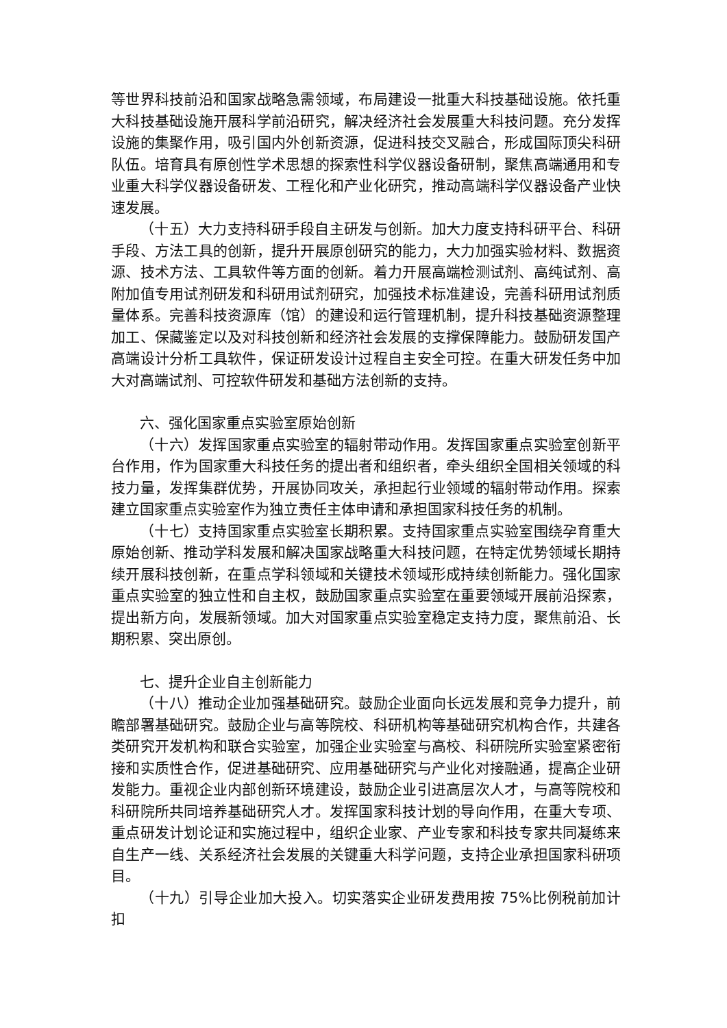等世界科技前沿和国家战略急需领域，布局建设一批重大科技基础设施。依托重大科技基础设施开展科学前沿研究，解决经济社会发展重大科技问题。充分发挥设施的集聚作用，吸引国内外创新资源，促进科技交叉融合，形成国际顶尖科研队伍。培育具有原创性学术思想的探索性科学仪器设备研制，聚焦高端通用和专业重大科学仪器设备研发、工程化和产业化研究，推动高端科学仪器设备产业快速发展。
（十五）大力支持科研手段自主研发与创新。加大力度支持科研平台、科研手段、方法工具的创新，提升开展原创研究的能力，大力加强实验材料、数据资源、技术方法、工具软件等方面的创新。着力开展高端检测试剂、高纯试剂、高附加值专用试剂研发和科研用试剂研究，加强技术标准建设，完善科研用试剂质量体系。完善科技资源库（馆）的建设和运行管理机制，提升科技基础资源整理加工、保藏鉴定以及对科技创新和经济社会发展的支撑保障能力。鼓励研发国产高端设计分析工具软件，保证研发设计过程自主安全可控。在重大研发任务中加大对高端试剂、可控软件研发和基础方法创新的支持。
六、强化国家重点实验室原始创新
（十六）发挥国家重点实验室的辐射带动作用。发挥国家重点实验室创新平台作用，作为国家重大科技任务的提出者和组织者，牵头组织全国相关领域的科技力量，发挥集群优势，开展协同攻关，承担起行业领域的辐射带动作用。探索建立国家重点实验室作为独立责任主体申请和承担国家科技任务的机制。
（十七）支持国家重点实验室长期积累。支持国家重点实验室围绕孕育重大原始创新、推动学科发展和解决国家战略重大科技问题，在特定优势领域长期持续开展科技创新，在重点学科领域和关键技术领域形成持续创新能力。强化国家重点实验室的独立性和自主权，鼓励国家重点实验室在重要领域开展前沿探索，提出新方向，发展新领域。加大对国家重点实验室稳定支持力度，聚焦前沿、长期积累、突出原创。
七、提升企业自主创新能力
（十八）推动企业加强基础研究。鼓励企业面向长远发展和竞争力提升，前瞻部署基础研究。鼓励企业与高等院校、科研机构等基础研究机构合作，共建各类研究开发机构和联合实验室，加强企业实验室与高校、科研院所实验室紧密衔接和实质性合作，促进基础研究、应用基础研究与产业化对接融通，提高企业研发能力。重视企业内部创新环境建设，鼓励企业引进高层次人才，与高等院校和科研院所共同培养基础研究人才。发挥国家科技计划的导向作用，在重大专项、重点研发计划论证和实施过程中，组织企业家、产业专家和科技专家共同凝练来自生产一线、关系经济社会发展的关键重大科学问题，支持企业承担国家科研项目。
（十九）引导企业加大投入。切实落实企业研发费用按 75%比例税前加计扣